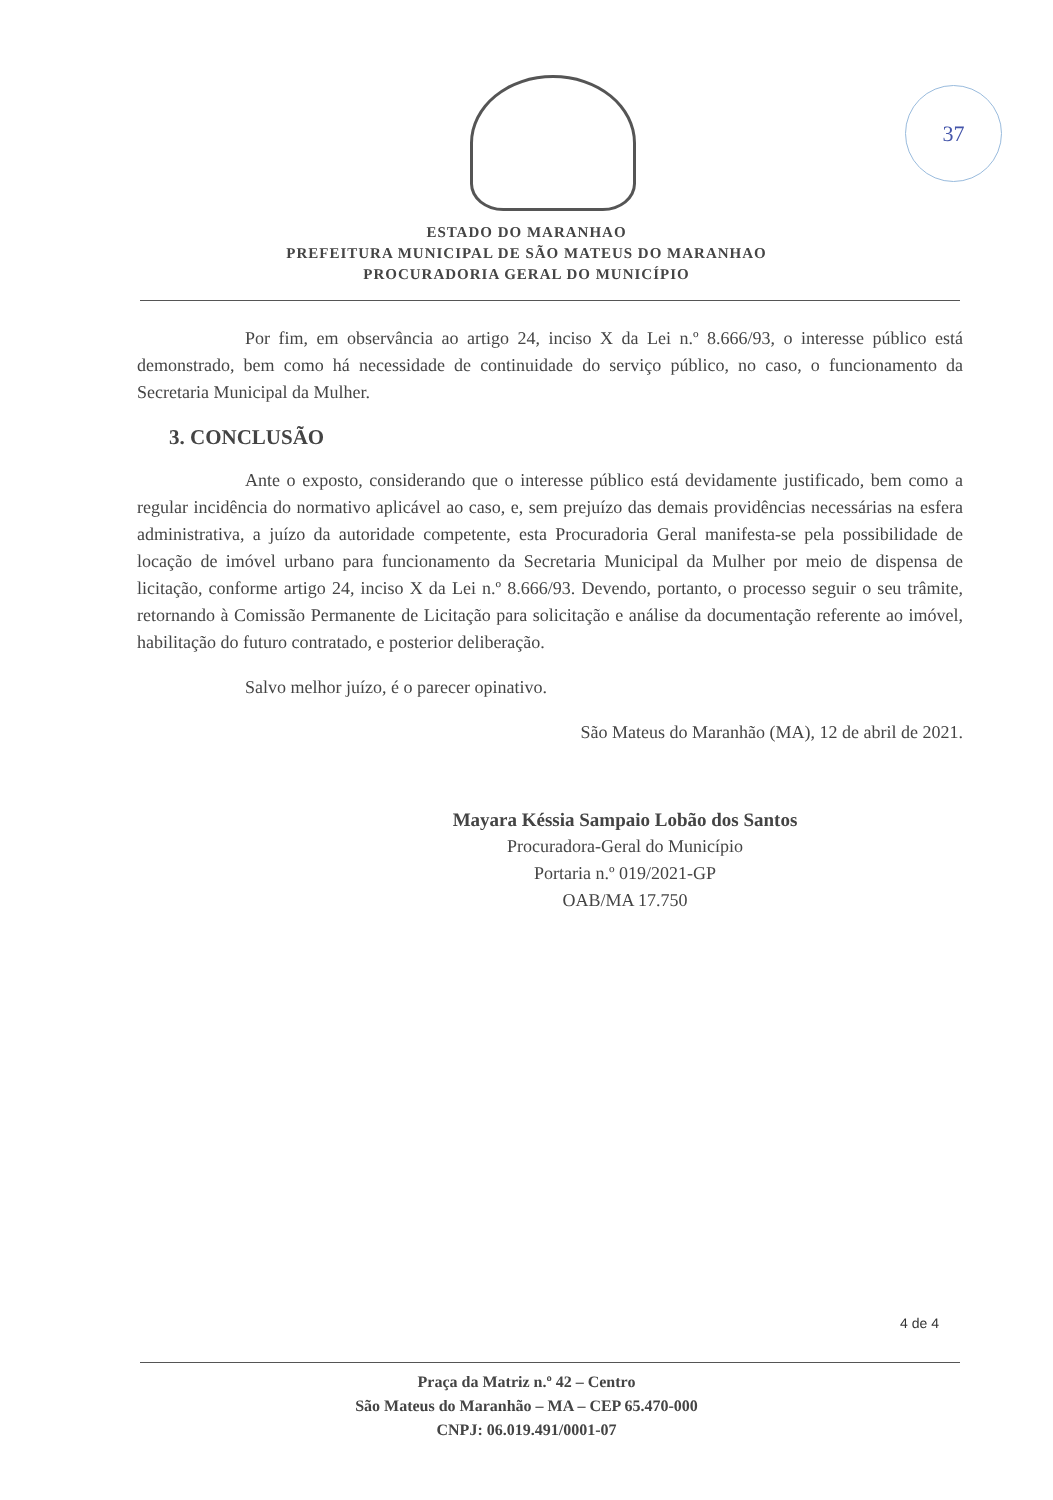37
ESTADO DO MARANHAO
PREFEITURA MUNICIPAL DE SÃO MATEUS DO MARANHAO
PROCURADORIA GERAL DO MUNICÍPIO
Por fim, em observância ao artigo 24, inciso X da Lei n.º 8.666/93, o interesse público está demonstrado, bem como há necessidade de continuidade do serviço público, no caso, o funcionamento da Secretaria Municipal da Mulher.
3. CONCLUSÃO
Ante o exposto, considerando que o interesse público está devidamente justificado, bem como a regular incidência do normativo aplicável ao caso, e, sem prejuízo das demais providências necessárias na esfera administrativa, a juízo da autoridade competente, esta Procuradoria Geral manifesta-se pela possibilidade de locação de imóvel urbano para funcionamento da Secretaria Municipal da Mulher por meio de dispensa de licitação, conforme artigo 24, inciso X da Lei n.º 8.666/93. Devendo, portanto, o processo seguir o seu trâmite, retornando à Comissão Permanente de Licitação para solicitação e análise da documentação referente ao imóvel, habilitação do futuro contratado, e posterior deliberação.
Salvo melhor juízo, é o parecer opinativo.
São Mateus do Maranhão (MA), 12 de abril de 2021.
Mayara Késsia Sampaio Lobão dos Santos
Procuradora-Geral do Município
Portaria n.º 019/2021-GP
OAB/MA 17.750
4 de 4
Praça da Matriz n.º 42 – Centro
São Mateus do Maranhão – MA – CEP 65.470-000
CNPJ: 06.019.491/0001-07